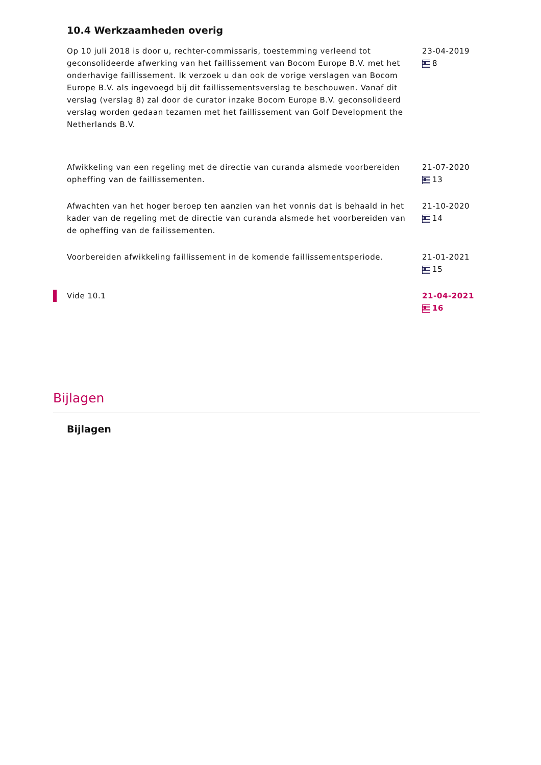10.4 Werkzaamheden overig
Op 10 juli 2018 is door u, rechter-commissaris, toestemming verleend tot geconsolideerde afwerking van het faillissement van Bocom Europe B.V. met het onderhavige faillissement. Ik verzoek u dan ook de vorige verslagen van Bocom Europe B.V. als ingevoegd bij dit faillissementsverslag te beschouwen. Vanaf dit verslag (verslag 8) zal door de curator inzake Bocom Europe B.V. geconsolideerd verslag worden gedaan tezamen met het faillissement van Golf Development the Netherlands B.V.
23-04-2019
8
Afwikkeling van een regeling met de directie van curanda alsmede voorbereiden opheffing van de faillissementen.
21-07-2020
13
Afwachten van het hoger beroep ten aanzien van het vonnis dat is behaald in het kader van de regeling met de directie van curanda alsmede het voorbereiden van de opheffing van de failissementen.
21-10-2020
14
Voorbereiden afwikkeling faillissement in de komende faillissementsperiode.
21-01-2021
15
Vide 10.1 21-04-2021
16
Bijlagen
Bijlagen